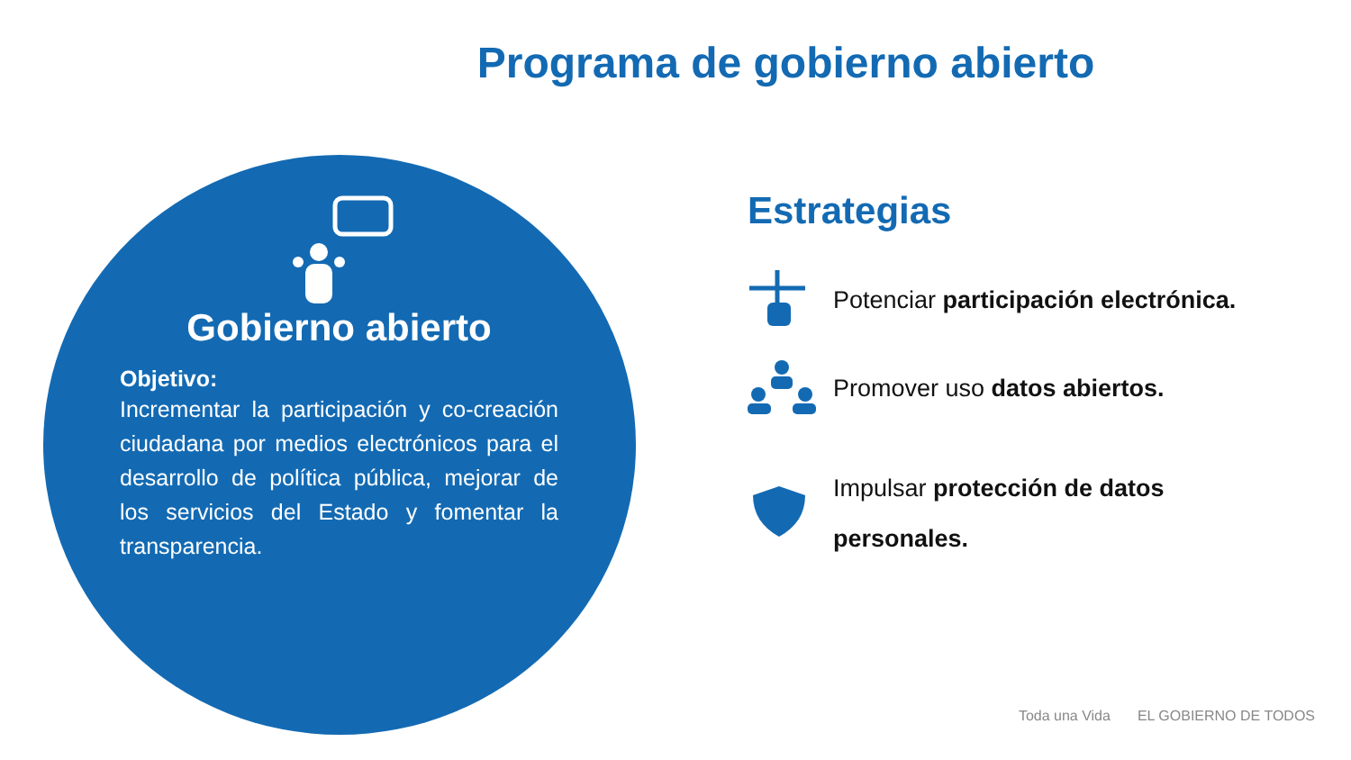Programa de gobierno abierto
Gobierno abierto
Objetivo:
Incrementar la participación y co-creación ciudadana por medios electrónicos para el desarrollo de política pública, mejorar de los servicios del Estado y fomentar la transparencia.
Estrategias
Potenciar participación electrónica.
Promover uso datos abiertos.
Impulsar protección de datos personales.
Toda una Vida EL GOBIERNO DE TODOS